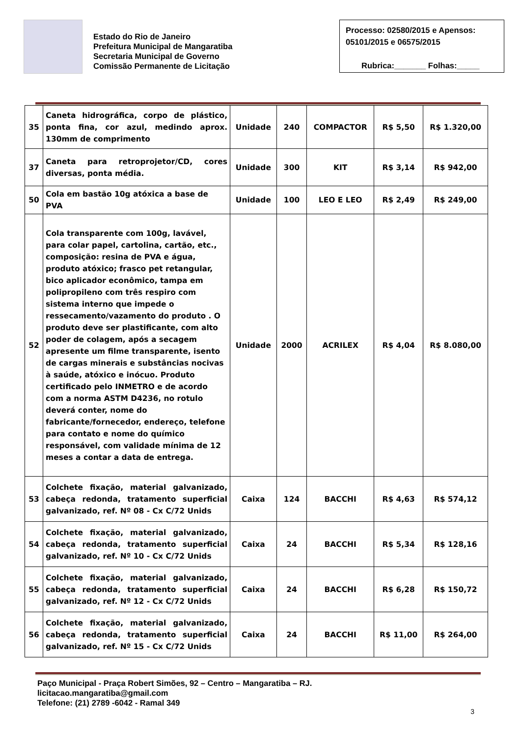Estado do Rio de Janeiro
Prefeitura Municipal de Mangaratiba
Secretaria Municipal de Governo
Comissão Permanente de Licitação
Processo: 02580/2015 e Apensos: 05101/2015 e 06575/2015
Rubrica:_______ Folhas:_____
| 35 | Caneta hidrográfica, corpo de plástico, ponta fina, cor azul, medindo aprox. 130mm de comprimento | Unidade | 240 | COMPACTOR | R$ 5,50 | R$ 1.320,00 |
| 37 | Caneta para retroprojetor/CD, cores diversas, ponta média. | Unidade | 300 | KIT | R$ 3,14 | R$ 942,00 |
| 50 | Cola em bastão 10g atóxica a base de PVA | Unidade | 100 | LEO E LEO | R$ 2,49 | R$ 249,00 |
| 52 | Cola transparente com 100g, lavável, para colar papel, cartolina, cartão, etc., composição: resina de PVA e água, produto atóxico; frasco pet retangular, bico aplicador econômico, tampa em polipropileno com três respiro com sistema interno que impede o ressecamento/vazamento do produto . O produto deve ser plastificante, com alto poder de colagem, após a secagem apresente um filme transparente, isento de cargas minerais e substâncias nocivas à saúde, atóxico e inócuo. Produto certificado pelo INMETRO e de acordo com a norma ASTM D4236, no rotulo deverá conter, nome do fabricante/fornecedor, endereço, telefone para contato e nome do químico responsável, com validade mínima de 12 meses a contar a data de entrega. | Unidade | 2000 | ACRILEX | R$ 4,04 | R$ 8.080,00 |
| 53 | Colchete fixação, material galvanizado, cabeça redonda, tratamento superficial galvanizado, ref. Nº 08 - Cx C/72 Unids | Caixa | 124 | BACCHI | R$ 4,63 | R$ 574,12 |
| 54 | Colchete fixação, material galvanizado, cabeça redonda, tratamento superficial galvanizado, ref. Nº 10 - Cx C/72 Unids | Caixa | 24 | BACCHI | R$ 5,34 | R$ 128,16 |
| 55 | Colchete fixação, material galvanizado, cabeça redonda, tratamento superficial galvanizado, ref. Nº 12 - Cx C/72 Unids | Caixa | 24 | BACCHI | R$ 6,28 | R$ 150,72 |
| 56 | Colchete fixação, material galvanizado, cabeça redonda, tratamento superficial galvanizado, ref. Nº 15 - Cx C/72 Unids | Caixa | 24 | BACCHI | R$ 11,00 | R$ 264,00 |
Paço Municipal - Praça Robert Simões, 92 – Centro – Mangaratiba – RJ.
licitacao.mangaratiba@gmail.com
Telefone: (21) 2789 -6042 - Ramal 349
3